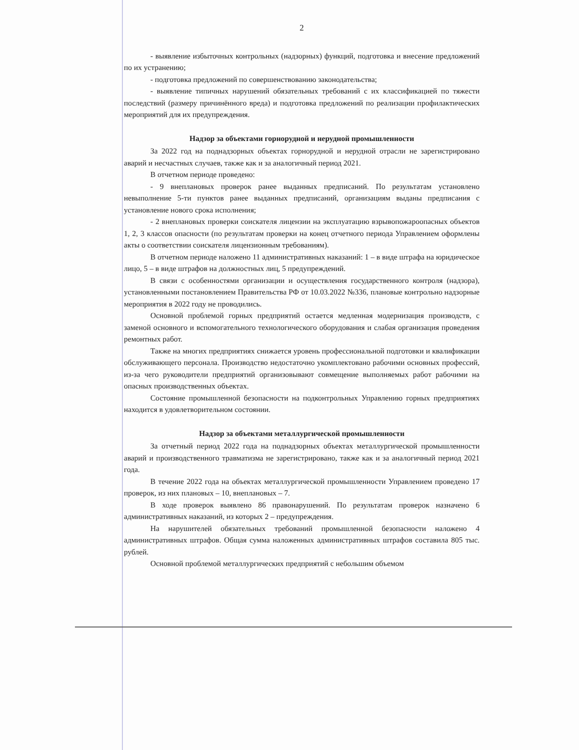2
- выявление избыточных контрольных (надзорных) функций, подготовка и внесение предложений по их устранению;
- подготовка предложений по совершенствованию законодательства;
- выявление типичных нарушений обязательных требований с их классификацией по тяжести последствий (размеру причинённого вреда) и подготовка предложений по реализации профилактических мероприятий для их предупреждения.
Надзор за объектами горнорудной и нерудной промышленности
За 2022 год на поднадзорных объектах горнорудной и нерудной отрасли не зарегистрировано аварий и несчастных случаев, также как и за аналогичный период 2021.
В отчетном периоде проведено:
- 9 внеплановых проверок ранее выданных предписаний. По результатам установлено невыполнение 5-ти пунктов ранее выданных предписаний, организациям выданы предписания с установление нового срока исполнения;
- 2 внеплановых проверки соискателя лицензии на эксплуатацию взрывопожароопасных объектов 1, 2, 3 классов опасности (по результатам проверки на конец отчетного периода Управлением оформлены акты о соответствии соискателя лицензионным требованиям).
В отчетном периоде наложено 11 административных наказаний: 1 – в виде штрафа на юридическое лицо, 5 – в виде штрафов на должностных лиц, 5 предупреждений.
В связи с особенностями организации и осуществления государственного контроля (надзора), установленными постановлением Правительства РФ от 10.03.2022 №336, плановые контрольно надзорные мероприятия в 2022 году не проводились.
Основной проблемой горных предприятий остается медленная модернизация производств, с заменой основного и вспомогательного технологического оборудования и слабая организация проведения ремонтных работ.
Также на многих предприятиях снижается уровень профессиональной подготовки и квалификации обслуживающего персонала. Производство недостаточно укомплектовано рабочими основных профессий, из-за чего руководители предприятий организовывают совмещение выполняемых работ рабочими на опасных производственных объектах.
Состояние промышленной безопасности на подконтрольных Управлению горных предприятиях находится в удовлетворительном состоянии.
Надзор за объектами металлургической промышленности
За отчетный период 2022 года на поднадзорных объектах металлургической промышленности аварий и производственного травматизма не зарегистрировано, также как и за аналогичный период 2021 года.
В течение 2022 года на объектах металлургической промышленности Управлением проведено 17 проверок, из них плановых – 10, внеплановых – 7.
В ходе проверок выявлено 86 правонарушений. По результатам проверок назначено 6 административных наказаний, из которых 2 – предупреждения.
На нарушителей обязательных требований промышленной безопасности наложено 4 административных штрафов. Общая сумма наложенных административных штрафов составила 805 тыс. рублей.
Основной проблемой металлургических предприятий с небольшим объемом